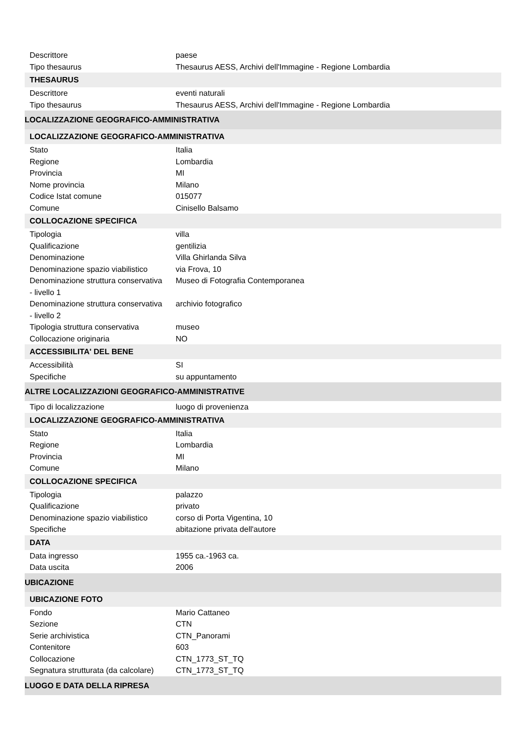| Descrittore | paese |
| Tipo thesaurus | Thesaurus AESS, Archivi dell'Immagine - Regione Lombardia |
| THESAURUS | |
| Descrittore | eventi naturali |
| Tipo thesaurus | Thesaurus AESS, Archivi dell'Immagine - Regione Lombardia |
| LOCALIZZAZIONE GEOGRAFICO-AMMINISTRATIVA | |
| LOCALIZZAZIONE GEOGRAFICO-AMMINISTRATIVA | |
| Stato | Italia |
| Regione | Lombardia |
| Provincia | MI |
| Nome provincia | Milano |
| Codice Istat comune | 015077 |
| Comune | Cinisello Balsamo |
| COLLOCAZIONE SPECIFICA | |
| Tipologia | villa |
| Qualificazione | gentilizia |
| Denominazione | Villa Ghirlanda Silva |
| Denominazione spazio viabilistico | via Frova, 10 |
| Denominazione struttura conservativa - livello 1 | Museo di Fotografia Contemporanea |
| Denominazione struttura conservativa - livello 2 | archivio fotografico |
| Tipologia struttura conservativa | museo |
| Collocazione originaria | NO |
| ACCESSIBILITA' DEL BENE | |
| Accessibilità | SI |
| Specifiche | su appuntamento |
| ALTRE LOCALIZZAZIONI GEOGRAFICO-AMMINISTRATIVE | |
| Tipo di localizzazione | luogo di provenienza |
| LOCALIZZAZIONE GEOGRAFICO-AMMINISTRATIVA | |
| Stato | Italia |
| Regione | Lombardia |
| Provincia | MI |
| Comune | Milano |
| COLLOCAZIONE SPECIFICA | |
| Tipologia | palazzo |
| Qualificazione | privato |
| Denominazione spazio viabilistico | corso di Porta Vigentina, 10 |
| Specifiche | abitazione privata dell'autore |
| DATA | |
| Data ingresso | 1955 ca.-1963 ca. |
| Data uscita | 2006 |
| UBICAZIONE | |
| UBICAZIONE FOTO | |
| Fondo | Mario Cattaneo |
| Sezione | CTN |
| Serie archivistica | CTN_Panorami |
| Contenitore | 603 |
| Collocazione | CTN_1773_ST_TQ |
| Segnatura strutturata (da calcolare) | CTN_1773_ST_TQ |
| LUOGO E DATA DELLA RIPRESA | |